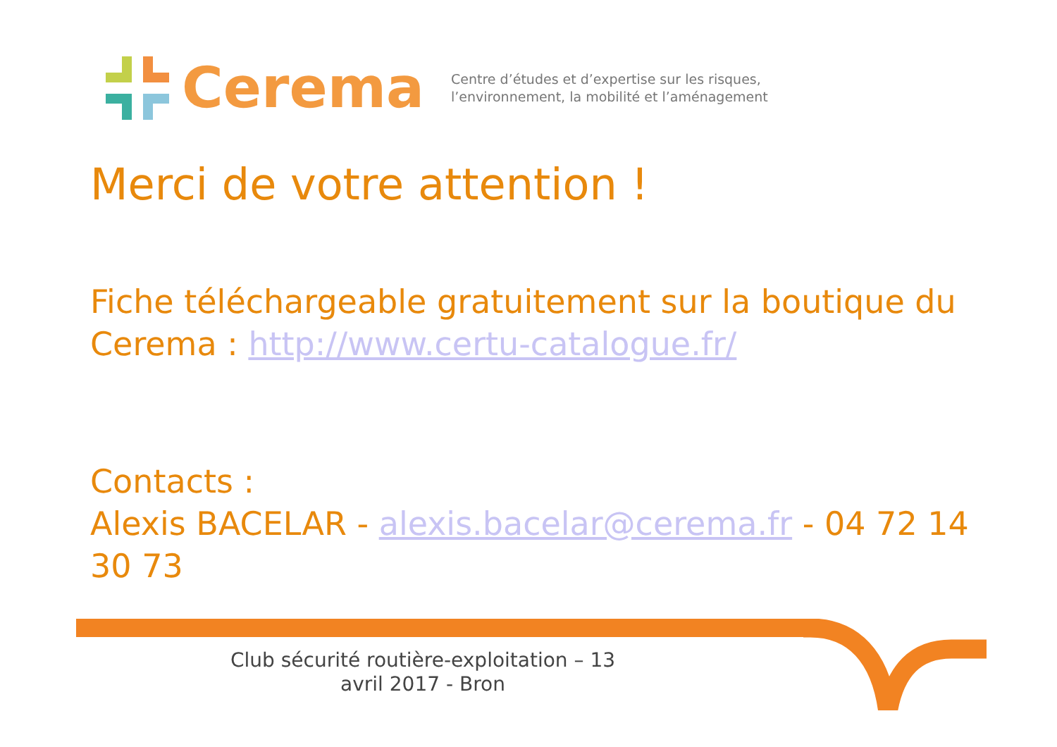Cerema
Centre d’études et d’expertise sur les risques,
l’environnement, la mobilité et l’aménagement
Merci de votre attention !
Fiche téléchargeable gratuitement sur la boutique du Cerema : http://www.certu-catalogue.fr/
Contacts :
Alexis BACELAR - alexis.bacelar@cerema.fr - 04 72 14 30 73
Club sécurité routière-exploitation – 13 avril 2017 - Bron